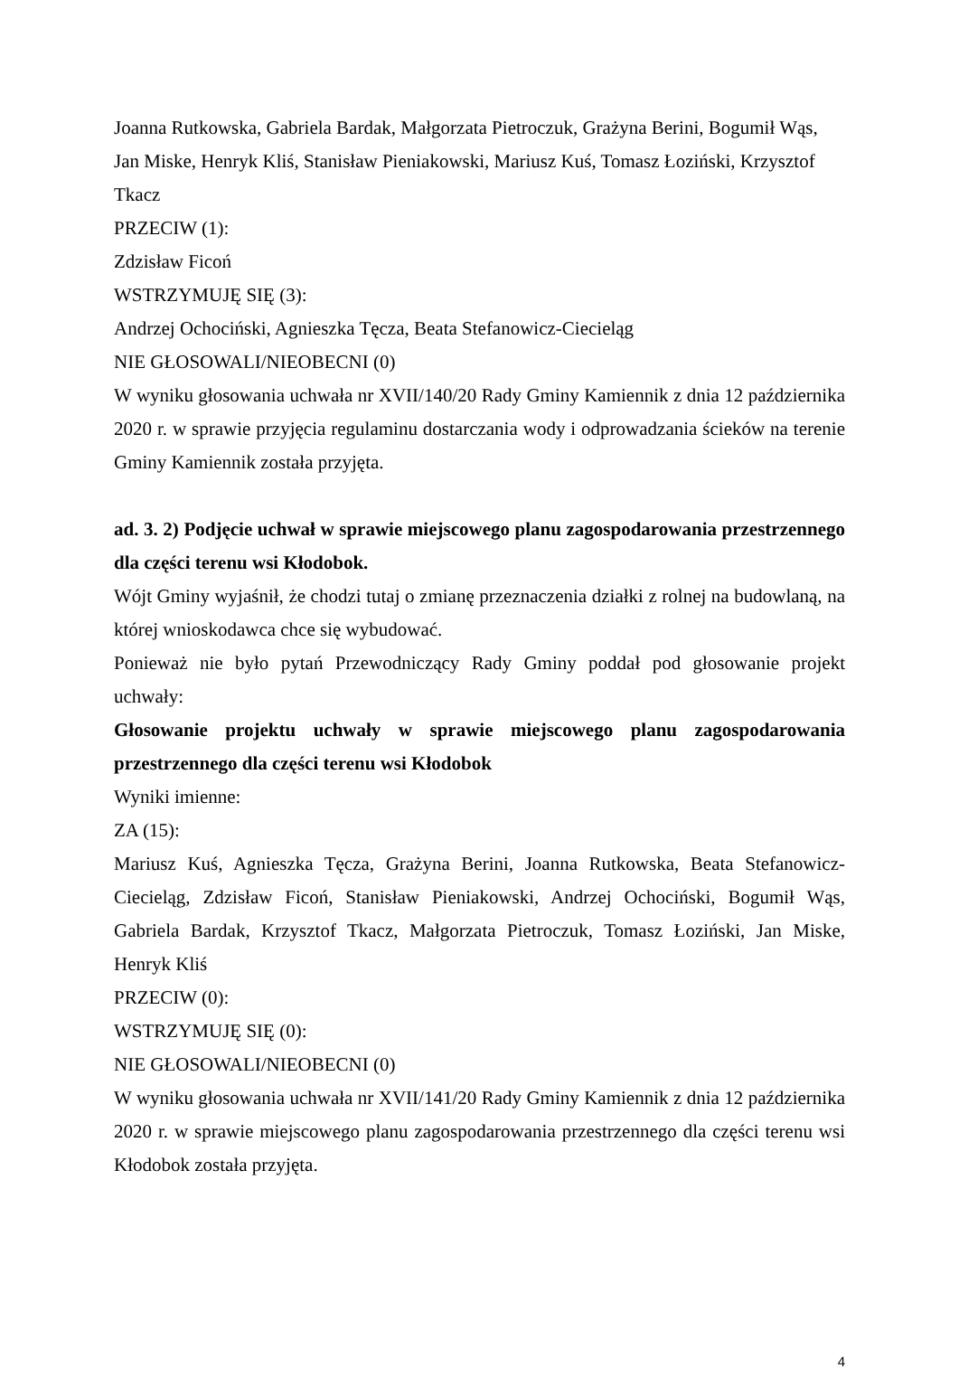Joanna Rutkowska, Gabriela Bardak, Małgorzata Pietroczuk, Grażyna Berini, Bogumił Wąs, Jan Miske, Henryk Kliś, Stanisław Pieniakowski, Mariusz Kuś, Tomasz Łoziński, Krzysztof Tkacz
PRZECIW (1):
Zdzisław Ficoń
WSTRZYMUJĘ SIĘ (3):
Andrzej Ochociński, Agnieszka Tęcza, Beata Stefanowicz-Ciecieląg
NIE GŁOSOWALI/NIEOBECNI (0)
W wyniku głosowania uchwała nr XVII/140/20 Rady Gminy Kamiennik z dnia 12 października 2020 r. w sprawie przyjęcia regulaminu dostarczania wody i odprowadzania ścieków na terenie Gminy Kamiennik została przyjęta.
ad. 3. 2) Podjęcie uchwał w sprawie miejscowego planu zagospodarowania przestrzennego dla części terenu wsi Kłodobok.
Wójt Gminy wyjaśnił, że chodzi tutaj o zmianę przeznaczenia działki z rolnej na budowlaną, na której wnioskodawca chce się wybudować.
Ponieważ nie było pytań Przewodniczący Rady Gminy poddał pod głosowanie projekt uchwały:
Głosowanie projektu uchwały w sprawie miejscowego planu zagospodarowania przestrzennego dla części terenu wsi Kłodobok
Wyniki imienne:
ZA (15):
Mariusz Kuś, Agnieszka Tęcza, Grażyna Berini, Joanna Rutkowska, Beata Stefanowicz-Ciecieląg, Zdzisław Ficoń, Stanisław Pieniakowski, Andrzej Ochociński, Bogumił Wąs, Gabriela Bardak, Krzysztof Tkacz, Małgorzata Pietroczuk, Tomasz Łoziński, Jan Miske, Henryk Kliś
PRZECIW (0):
WSTRZYMUJĘ SIĘ (0):
NIE GŁOSOWALI/NIEOBECNI (0)
W wyniku głosowania uchwała nr XVII/141/20 Rady Gminy Kamiennik z dnia 12 października 2020 r. w sprawie miejscowego planu zagospodarowania przestrzennego dla części terenu wsi Kłodobok została przyjęta.
4